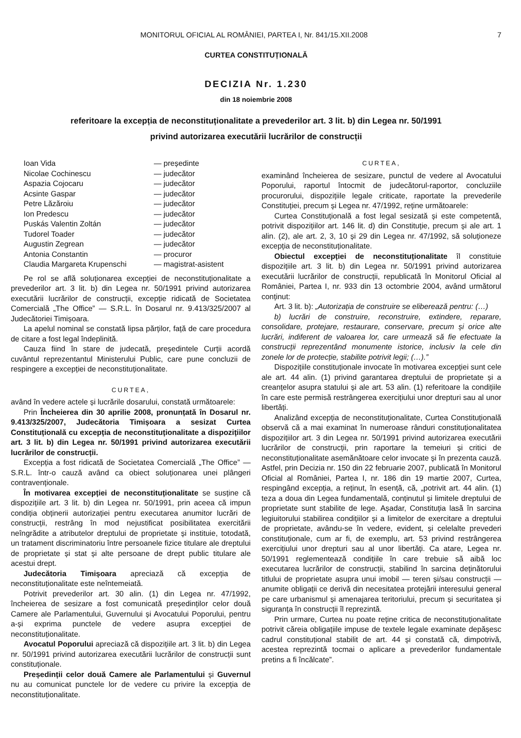MONITORUL OFICIAL AL ROMÂNIEI, PARTEA I, Nr. 841/15.XII.2008 7
CURTEA CONSTITUȚIONALĂ
DECIZIA Nr. 1.230
din 18 noiembrie 2008
referitoare la excepția de neconstituționalitate a prevederilor art. 3 lit. b) din Legea nr. 50/1991
privind autorizarea executării lucrărilor de construcții
| Ioan Vida | — președinte |
| Nicolae Cochinescu | — judecător |
| Aspazia Cojocaru | — judecător |
| Acsinte Gaspar | — judecător |
| Petre Lăzăroiu | — judecător |
| Ion Predescu | — judecător |
| Puskás Valentin Zoltán | — judecător |
| Tudorel Toader | — judecător |
| Augustin Zegrean | — judecător |
| Antonia Constantin | — procuror |
| Claudia Margareta Krupenschi | — magistrat-asistent |
Pe rol se află soluționarea excepției de neconstituționalitate a prevederilor art. 3 lit. b) din Legea nr. 50/1991 privind autorizarea executării lucrărilor de construcții, excepție ridicată de Societatea Comercială „The Office” — S.R.L. în Dosarul nr. 9.413/325/2007 al Judecătoriei Timișoara.
La apelul nominal se constată lipsa părților, față de care procedura de citare a fost legal îndeplinită.
Cauza fiind în stare de judecată, președintele Curții acordă cuvântul reprezentantul Ministerului Public, care pune concluzii de respingere a excepției de neconstituționalitate.
CURTEA,
având în vedere actele și lucrările dosarului, constată următoarele:
Prin Încheierea din 30 aprilie 2008, pronunțată în Dosarul nr. 9.413/325/2007, Judecătoria Timișoara a sesizat Curtea Constituțională cu excepția de neconstituționalitate a dispozițiilor art. 3 lit. b) din Legea nr. 50/1991 privind autorizarea executării lucrărilor de construcții.
Excepția a fost ridicată de Societatea Comercială „The Office” — S.R.L. într-o cauză având ca obiect soluționarea unei plângeri contravenționale.
În motivarea excepției de neconstituționalitate se susține că dispozițiile art. 3 lit. b) din Legea nr. 50/1991, prin aceea că impun condiția obținerii autorizației pentru executarea anumitor lucrări de construcții, restrâng în mod nejustificat posibilitatea exercitării neîngrădite a atributelor dreptului de proprietate și instituie, totodată, un tratament discriminatoriu între persoanele fizice titulare ale dreptului de proprietate și stat și alte persoane de drept public titulare ale acestui drept.
Judecătoria Timișoara apreciază că excepția de neconstituționalitate este neîntemeiată.
Potrivit prevederilor art. 30 alin. (1) din Legea nr. 47/1992, încheierea de sesizare a fost comunicată președinților celor două Camere ale Parlamentului, Guvernului și Avocatului Poporului, pentru a-și exprima punctele de vedere asupra excepției de neconstituționalitate.
Avocatul Poporului apreciază că dispozițiile art. 3 lit. b) din Legea nr. 50/1991 privind autorizarea executării lucrărilor de construcții sunt constituționale.
Președinții celor două Camere ale Parlamentului și Guvernul nu au comunicat punctele lor de vedere cu privire la excepția de neconstituționalitate.
CURTEA,
examinând încheierea de sesizare, punctul de vedere al Avocatului Poporului, raportul întocmit de judecătorul-raportor, concluziile procurorului, dispozițiile legale criticate, raportate la prevederile Constituției, precum și Legea nr. 47/1992, reține următoarele:
Curtea Constituțională a fost legal sesizată și este competentă, potrivit dispozițiilor art. 146 lit. d) din Constituție, precum și ale art. 1 alin. (2), ale art. 2, 3, 10 și 29 din Legea nr. 47/1992, să soluționeze excepția de neconstituționalitate.
Obiectul excepției de neconstituționalitate îl constituie dispozițiile art. 3 lit. b) din Legea nr. 50/1991 privind autorizarea executării lucrărilor de construcții, republicată în Monitorul Oficial al României, Partea I, nr. 933 din 13 octombrie 2004, având următorul conținut:
Art. 3 lit. b): „Autorizația de construire se eliberează pentru: (…)
b) lucrări de construire, reconstruire, extindere, reparare, consolidare, protejare, restaurare, conservare, precum și orice alte lucrări, indiferent de valoarea lor, care urmează să fie efectuate la construcții reprezentând monumente istorice, inclusiv la cele din zonele lor de protecție, stabilite potrivit legii; (…).”
Dispozițiile constituționale invocate în motivarea excepției sunt cele ale art. 44 alin. (1) privind garantarea dreptului de proprietate și a creanțelor asupra statului și ale art. 53 alin. (1) referitoare la condițiile în care este permisă restrângerea exercițiului unor drepturi sau al unor libertăți.
Analizând excepția de neconstituționalitate, Curtea Constituțională observă că a mai examinat în numeroase rânduri constituționalitatea dispozițiilor art. 3 din Legea nr. 50/1991 privind autorizarea executării lucrărilor de construcții, prin raportare la temeiuri și critici de neconstituționalitate asemănătoare celor invocate și în prezenta cauză. Astfel, prin Decizia nr. 150 din 22 februarie 2007, publicată în Monitorul Oficial al României, Partea I, nr. 186 din 19 martie 2007, Curtea, respingând excepția, a reținut, în esență, că, „potrivit art. 44 alin. (1) teza a doua din Legea fundamentală, conținutul și limitele dreptului de proprietate sunt stabilite de lege. Așadar, Constituția lasă în sarcina legiuitorului stabilirea condițiilor și a limitelor de exercitare a dreptului de proprietate, avându-se în vedere, evident, și celelalte prevederi constituționale, cum ar fi, de exemplu, art. 53 privind restrângerea exercițiului unor drepturi sau al unor libertăți. Ca atare, Legea nr. 50/1991 reglementează condițiile în care trebuie să aibă loc executarea lucrărilor de construcții, stabilind în sarcina deținătorului titlului de proprietate asupra unui imobil — teren și/sau construcții — anumite obligații ce derivă din necesitatea protejării interesului general pe care urbanismul și amenajarea teritoriului, precum și securitatea și siguranța în construcții îl reprezintă.
Prin urmare, Curtea nu poate reține critica de neconstituționalitate potrivit căreia obligațiile impuse de textele legale examinate depășesc cadrul constituțional stabilit de art. 44 și constată că, dimpotrivă, acestea reprezintă tocmai o aplicare a prevederilor fundamentale pretins a fi încălcate”.